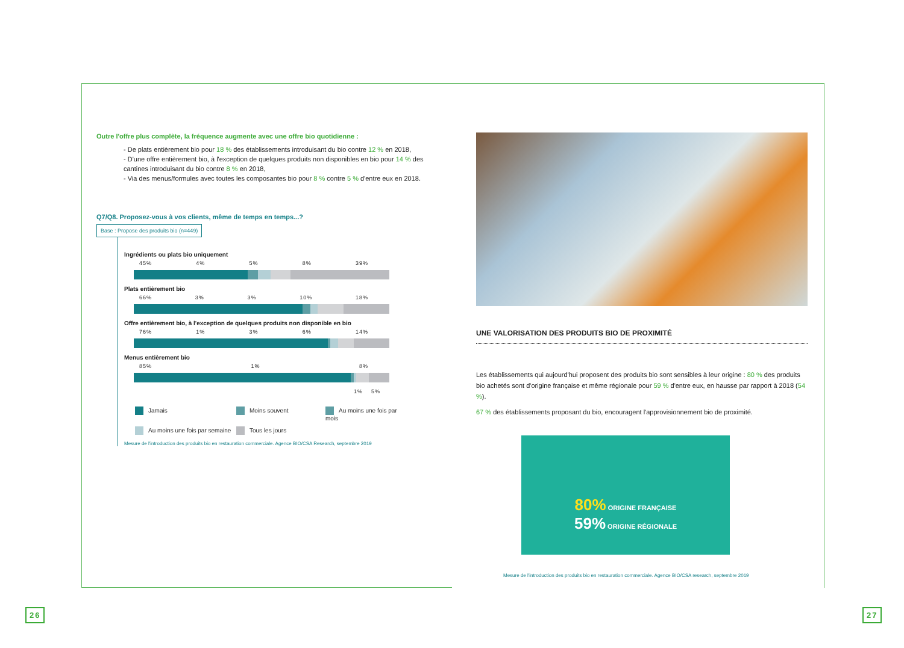Outre l'offre plus complète, la fréquence augmente avec une offre bio quotidienne :
- De plats entièrement bio pour 18 % des établissements introduisant du bio contre 12 % en 2018,
- D'une offre entièrement bio, à l'exception de quelques produits non disponibles en bio pour 14 % des cantines introduisant du bio contre 8 % en 2018,
- Via des menus/formules avec toutes les composantes bio pour 8 % contre 5 % d'entre eux en 2018.
Q7/Q8. Proposez-vous à vos clients, même de temps en temps...?
Base : Propose des produits bio (n=449)
Ingrédients ou plats bio uniquement
45% 4% 5% 8% 39%
Plats entièrement bio
66% 3% 3% 10% 18%
Offre entièrement bio, à l'exception de quelques produits non disponible en bio
76% 1% 3% 6% 14%
Menus entièrement bio
85% 1% 8%
1% 5%
Jamais
Moins souvent
Au moins une fois par mois
Au moins une fois par semaine
Tous les jours
Mesure de l'introduction des produits bio en restauration commerciale. Agence BIO/CSA Research, septembre 2019
UNE VALORISATION DES PRODUITS BIO DE PROXIMITÉ
Les établissements qui aujourd'hui proposent des produits bio sont sensibles à leur origine : 80 % des produits bio achetés sont d'origine française et même régionale pour 59 % d'entre eux, en hausse par rapport à 2018 (54 %).
67 % des établissements proposant du bio, encouragent l'approvisionnement bio de proximité.
80% ORIGINE FRANÇAISE
59% ORIGINE RÉGIONALE
Mesure de l'introduction des produits bio en restauration commerciale. Agence BIO/CSA research, septembre 2019
26 27